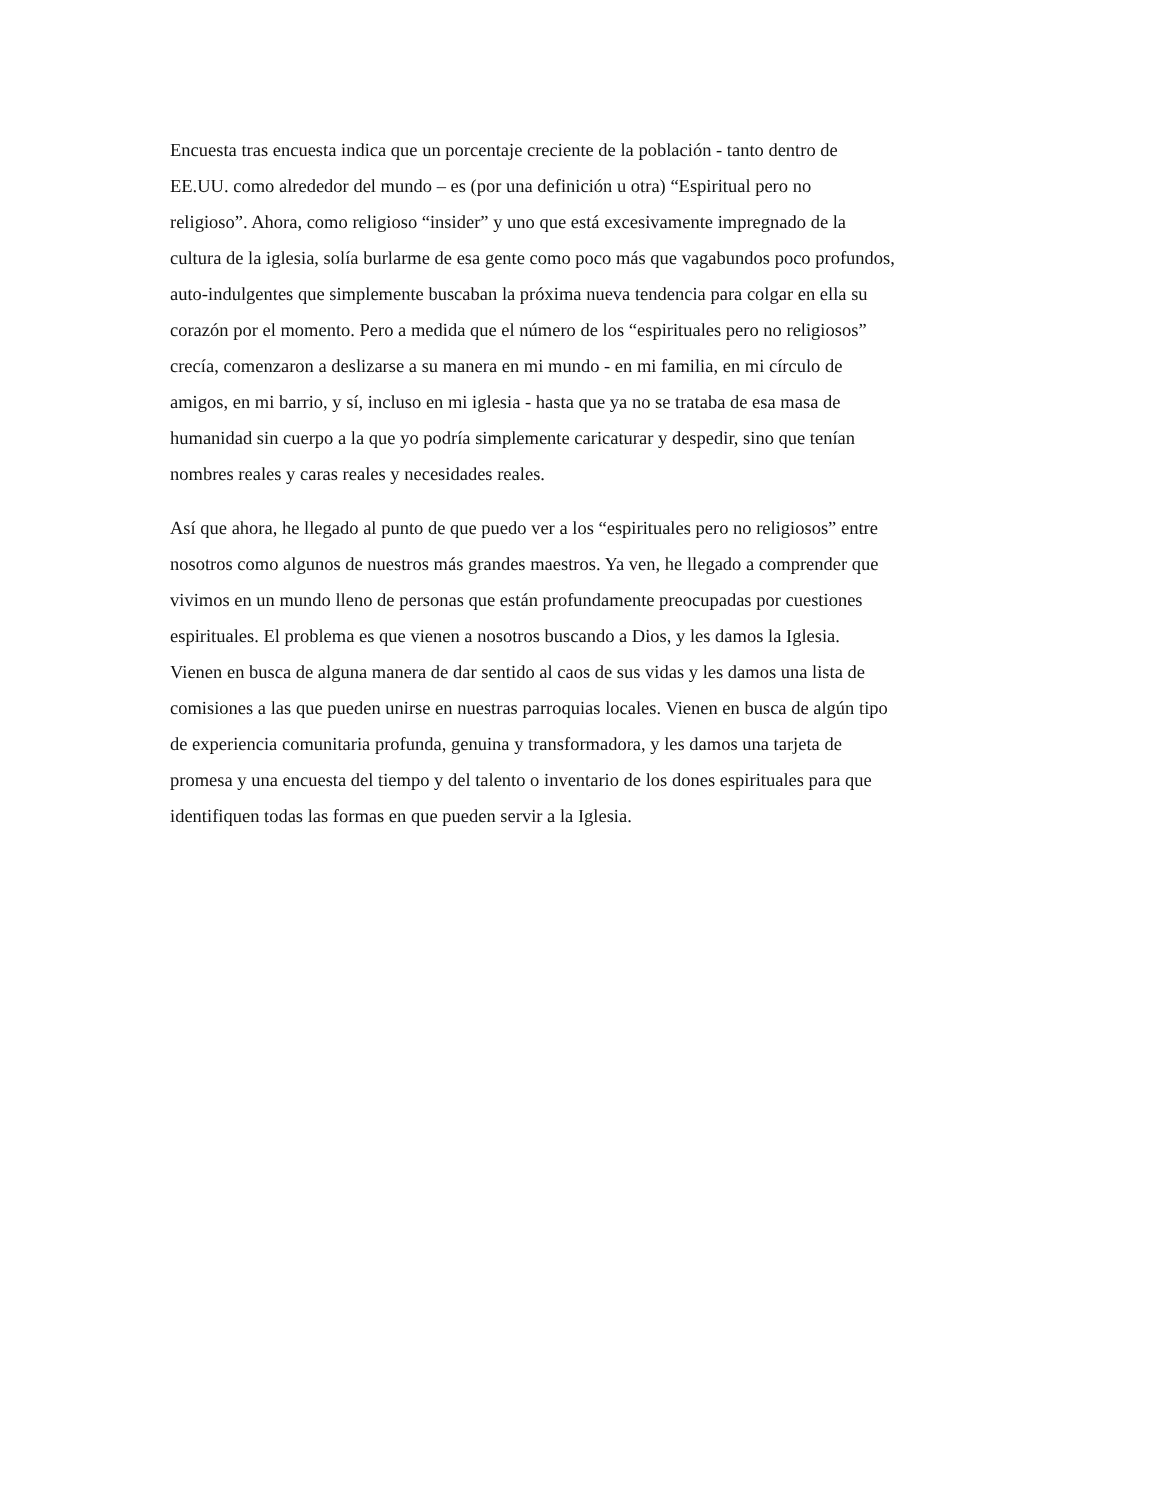Encuesta tras encuesta indica que un porcentaje creciente de la población - tanto dentro de
EE.UU. como alrededor del mundo – es (por una definición u otra) “Espiritual pero no
religioso”. Ahora, como religioso “insider” y uno que está excesivamente impregnado de la
cultura de la iglesia, solía burlarme de esa gente como poco más que vagabundos poco profundos,
auto-indulgentes que simplemente buscaban la próxima nueva tendencia para colgar en ella su
corazón por el momento. Pero a medida que el número de los “espirituales pero no religiosos”
crecía, comenzaron a deslizarse a su manera en mi mundo - en mi familia, en mi círculo de
amigos, en mi barrio, y sí, incluso en mi iglesia - hasta que ya no se trataba de esa masa de
humanidad sin cuerpo a la que yo podría simplemente caricaturar y despedir, sino que tenían
nombres reales y caras reales y necesidades reales.
Así que ahora, he llegado al punto de que puedo ver a los “espirituales pero no religiosos” entre
nosotros como algunos de nuestros más grandes maestros. Ya ven, he llegado a comprender que
vivimos en un mundo lleno de personas que están profundamente preocupadas por cuestiones
espirituales. El problema es que vienen a nosotros buscando a Dios, y les damos la Iglesia.
Vienen en busca de alguna manera de dar sentido al caos de sus vidas y les damos una lista de
comisiones a las que pueden unirse en nuestras parroquias locales. Vienen en busca de algún tipo
de experiencia comunitaria profunda, genuina y transformadora, y les damos una tarjeta de
promesa y una encuesta del tiempo y del talento o inventario de los dones espirituales para que
identifiquen todas las formas en que pueden servir a la Iglesia.